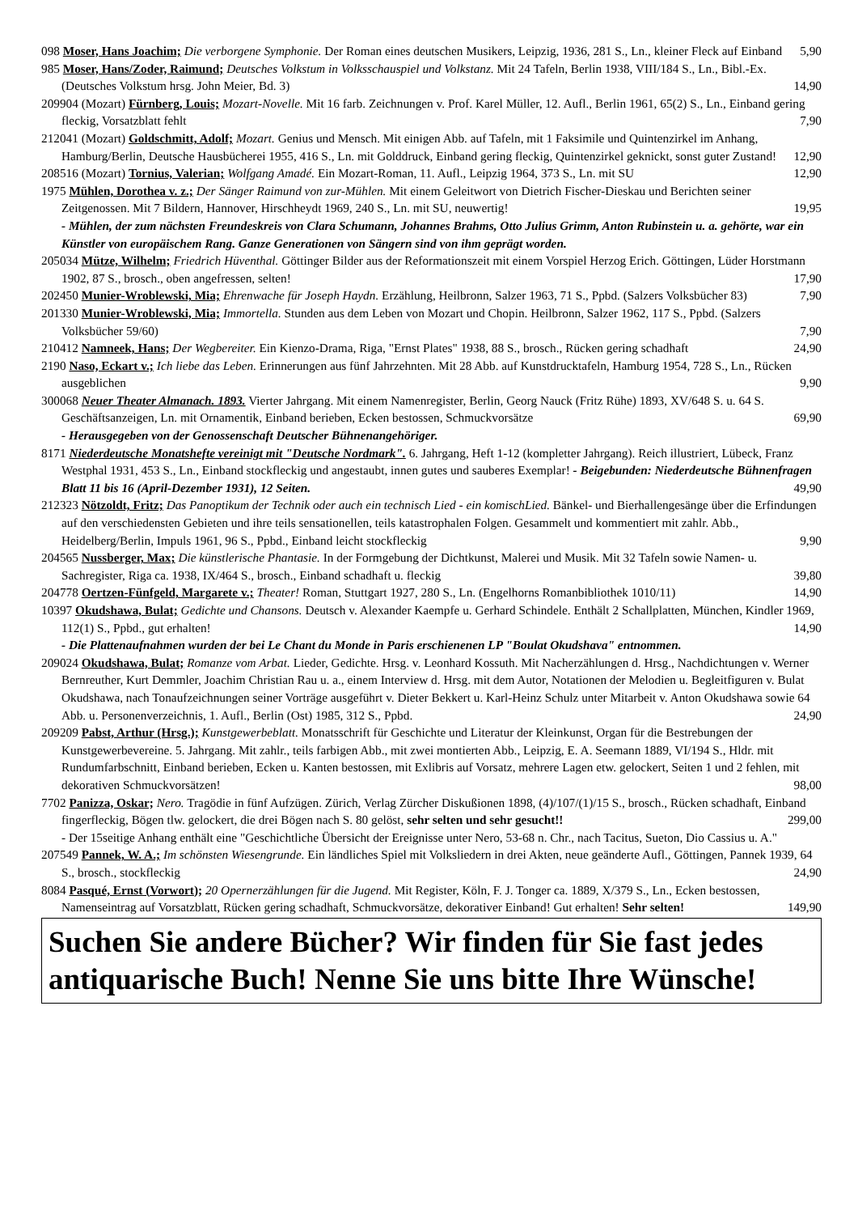098 Moser, Hans Joachim; Die verborgene Symphonie. Der Roman eines deutschen Musikers, Leipzig, 1936, 281 S., Ln., kleiner Fleck auf Einband 5,90
985 Moser, Hans/Zoder, Raimund; Deutsches Volkstum in Volksschauspiel und Volkstanz. Mit 24 Tafeln, Berlin 1938, VIII/184 S., Ln., Bibl.-Ex. (Deutsches Volkstum hrsg. John Meier, Bd. 3) 14,90
209904 (Mozart) Fürnberg, Louis; Mozart-Novelle. Mit 16 farb. Zeichnungen v. Prof. Karel Müller, 12. Aufl., Berlin 1961, 65(2) S., Ln., Einband gering fleckig, Vorsatzblatt fehlt 7,90
212041 (Mozart) Goldschmitt, Adolf; Mozart. Genius und Mensch. Mit einigen Abb. auf Tafeln, mit 1 Faksimile und Quintenzirkel im Anhang, Hamburg/Berlin, Deutsche Hausbücherei 1955, 416 S., Ln. mit Golddruck, Einband gering fleckig, Quintenzirkel geknickt, sonst guter Zustand! 12,90
208516 (Mozart) Tornius, Valerian; Wolfgang Amadé. Ein Mozart-Roman, 11. Aufl., Leipzig 1964, 373 S., Ln. mit SU 12,90
1975 Mühlen, Dorothea v. z.; Der Sänger Raimund von zur-Mühlen. Mit einem Geleitwort von Dietrich Fischer-Dieskau und Berichten seiner Zeitgenossen. Mit 7 Bildern, Hannover, Hirschheydt 1969, 240 S., Ln. mit SU, neuwertig! 19,95
- Mühlen, der zum nächsten Freundeskreis von Clara Schumann, Johannes Brahms, Otto Julius Grimm, Anton Rubinstein u. a. gehörte, war ein Künstler von europäischem Rang. Ganze Generationen von Sängern sind von ihm geprägt worden.
205034 Mütze, Wilhelm; Friedrich Hüventhal. Göttinger Bilder aus der Reformationszeit mit einem Vorspiel Herzog Erich. Göttingen, Lüder Horstmann 1902, 87 S., brosch., oben angefressen, selten! 17,90
202450 Munier-Wroblewski, Mia; Ehrenwache für Joseph Haydn. Erzählung, Heilbronn, Salzer 1963, 71 S., Ppbd. (Salzers Volksbücher 83) 7,90
201330 Munier-Wroblewski, Mia; Immortella. Stunden aus dem Leben von Mozart und Chopin. Heilbronn, Salzer 1962, 117 S., Ppbd. (Salzers Volksbücher 59/60) 7,90
210412 Namneek, Hans; Der Wegbereiter. Ein Kienzo-Drama, Riga, "Ernst Plates" 1938, 88 S., brosch., Rücken gering schadhaft 24,90
2190 Naso, Eckart v.; Ich liebe das Leben. Erinnerungen aus fünf Jahrzehnten. Mit 28 Abb. auf Kunstdrucktafeln, Hamburg 1954, 728 S., Ln., Rücken ausgeblichen 9,90
300068 Neuer Theater Almanach. 1893. Vierter Jahrgang. Mit einem Namenregister, Berlin, Georg Nauck (Fritz Rühe) 1893, XV/648 S. u. 64 S. Geschäftsanzeigen, Ln. mit Ornamentik, Einband berieben, Ecken bestossen, Schmuckvorsätze 69,90
- Herausgegeben von der Genossenschaft Deutscher Bühnenangehöriger.
8171 Niederdeutsche Monatshefte vereinigt mit "Deutsche Nordmark". 6. Jahrgang, Heft 1-12 (kompletter Jahrgang). Reich illustriert, Lübeck, Franz Westphal 1931, 453 S., Ln., Einband stockfleckig und angestaubt, innen gutes und sauberes Exemplar! - Beigebunden: Niederdeutsche Bühnenfragen Blatt 11 bis 16 (April-Dezember 1931), 12 Seiten. 49,90
212323 Nötzoldt, Fritz; Das Panoptikum der Technik oder auch ein technisch Lied - ein komischLied. Bänkel- und Bierhallengesänge über die Erfindungen auf den verschiedensten Gebieten und ihre teils sensationellen, teils katastrophalen Folgen. Gesammelt und kommentiert mit zahlr. Abb., Heidelberg/Berlin, Impuls 1961, 96 S., Ppbd., Einband leicht stockfleckig 9,90
204565 Nussberger, Max; Die künstlerische Phantasie. In der Formgebung der Dichtkunst, Malerei und Musik. Mit 32 Tafeln sowie Namen- u. Sachregister, Riga ca. 1938, IX/464 S., brosch., Einband schadhaft u. fleckig 39,80
204778 Oertzen-Fünfgeld, Margarete v.; Theater! Roman, Stuttgart 1927, 280 S., Ln. (Engelhorns Romanbibliothek 1010/11) 14,90
10397 Okudshawa, Bulat; Gedichte und Chansons. Deutsch v. Alexander Kaempfe u. Gerhard Schindele. Enthält 2 Schallplatten, München, Kindler 1969, 112(1) S., Ppbd., gut erhalten! 14,90
- Die Plattenaufnahmen wurden der bei Le Chant du Monde in Paris erschienenen LP "Boulat Okudshava" entnommen.
209024 Okudshawa, Bulat; Romanze vom Arbat. Lieder, Gedichte. Hrsg. v. Leonhard Kossuth. Mit Nacherzählungen d. Hrsg., Nachdichtungen v. Werner Bernreuther, Kurt Demmler, Joachim Christian Rau u. a., einem Interview d. Hrsg. mit dem Autor, Notationen der Melodien u. Begleitfiguren v. Bulat Okudshawa, nach Tonaufzeichnungen seiner Vorträge ausgeführt v. Dieter Bekkert u. Karl-Heinz Schulz unter Mitarbeit v. Anton Okudshawa sowie 64 Abb. u. Personenverzeichnis, 1. Aufl., Berlin (Ost) 1985, 312 S., Ppbd. 24,90
209209 Pabst, Arthur (Hrsg.); Kunstgewerbeblatt. Monatsschrift für Geschichte und Literatur der Kleinkunst, Organ für die Bestrebungen der Kunstgewerbevereine. 5. Jahrgang. Mit zahlr., teils farbigen Abb., mit zwei montierten Abb., Leipzig, E. A. Seemann 1889, VI/194 S., Hldr. mit Rundumfarbschnitt, Einband berieben, Ecken u. Kanten bestossen, mit Exlibris auf Vorsatz, mehrere Lagen etw. gelockert, Seiten 1 und 2 fehlen, mit dekorativen Schmuckvorsätzen! 98,00
7702 Panizza, Oskar; Nero. Tragödie in fünf Aufzügen. Zürich, Verlag Zürcher Diskußionen 1898, (4)/107/(1)/15 S., brosch., Rücken schadhaft, Einband fingerfleckig, Bögen tlw. gelockert, die drei Bögen nach S. 80 gelöst, sehr selten und sehr gesucht!! 299,00
- Der 15seitige Anhang enthält eine "Geschichtliche Übersicht der Ereignisse unter Nero, 53-68 n. Chr., nach Tacitus, Sueton, Dio Cassius u. A."
207549 Pannek, W. A.; Im schönsten Wiesengrunde. Ein ländliches Spiel mit Volksliedern in drei Akten, neue geänderte Aufl., Göttingen, Pannek 1939, 64 S., brosch., stockfleckig 24,90
8084 Pasqué, Ernst (Vorwort); 20 Opernerzählungen für die Jugend. Mit Register, Köln, F. J. Tonger ca. 1889, X/379 S., Ln., Ecken bestossen, Namenseintrag auf Vorsatzblatt, Rücken gering schadhaft, Schmuckvorsätze, dekorativer Einband! Gut erhalten! Sehr selten! 149,90
Suchen Sie andere Bücher? Wir finden für Sie fast jedes antiquarische Buch! Nenne Sie uns bitte Ihre Wünsche!